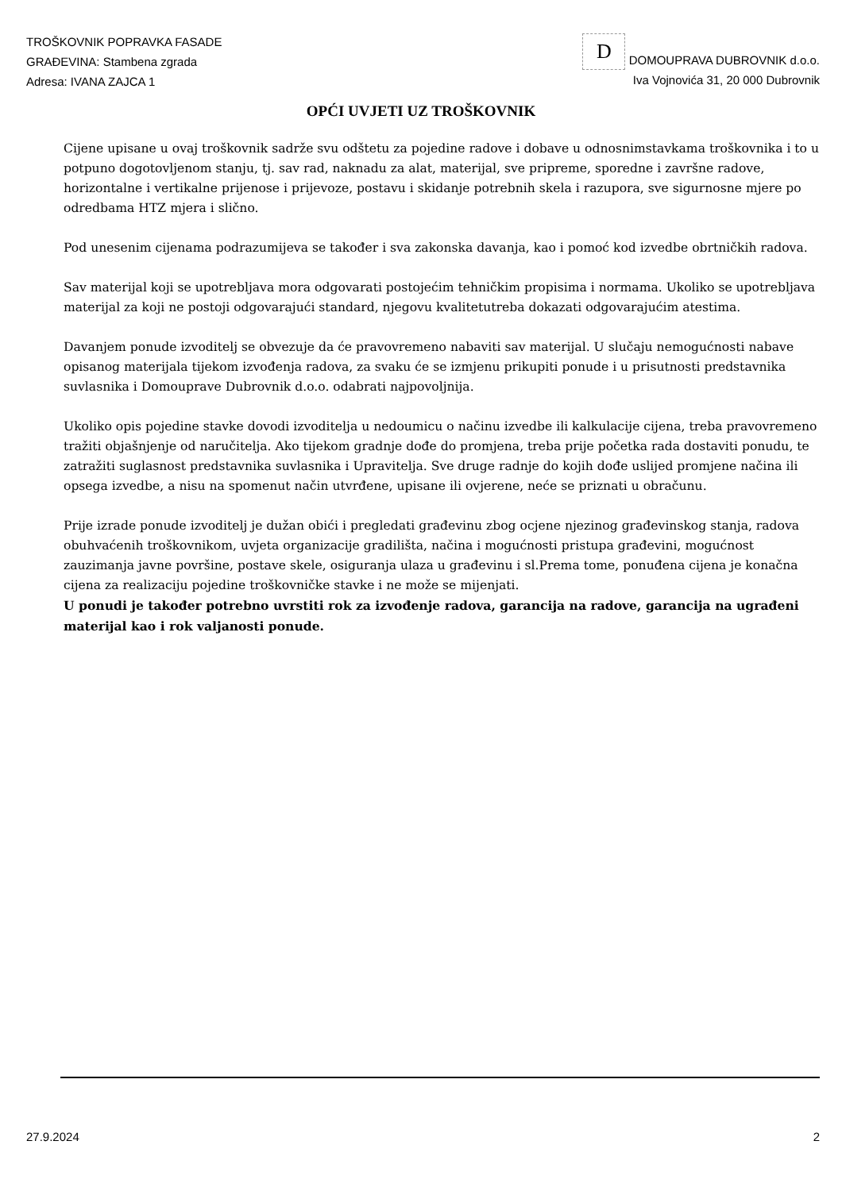TROŠKOVNIK POPRAVKA FASADE
GRAĐEVINA: Stambena zgrada
Adresa: IVANA ZAJCA 1
D DOMOUPRAVA DUBROVNIK d.o.o.
Iva Vojnovića 31, 20 000 Dubrovnik
OPĆI UVJETI UZ TROŠKOVNIK
Cijene upisane u ovaj troškovnik sadrže svu odštetu za pojedine radove i dobave u odnosnimstavkama troškovnika i to u potpuno dogotovljenom stanju, tj. sav rad, naknadu za alat, materijal, sve pripreme, sporedne i završne radove, horizontalne i vertikalne prijenose i prijevoze, postavu i skidanje potrebnih skela i razupora, sve sigurnosne mjere po odredbama HTZ mjera i slično.
Pod unesenim cijenama podrazumijeva se također i sva zakonska davanja, kao i pomoć kod izvedbe obrtničkih radova.
Sav materijal koji se upotrebljava mora odgovarati postojećim tehničkim propisima i normama. Ukoliko se upotrebljava materijal za koji ne postoji odgovarajući standard, njegovu kvalitetutreba dokazati odgovarajućim atestima.
Davanjem ponude izvoditelj se obvezuje da će pravovremeno nabaviti sav materijal. U slučaju nemogućnosti nabave opisanog materijala tijekom izvođenja radova, za svaku će se izmjenu prikupiti ponude i u prisutnosti predstavnika suvlasnika i Domouprave Dubrovnik d.o.o. odabrati najpovoljnija.
Ukoliko opis pojedine stavke dovodi izvoditelja u nedoumicu o načinu izvedbe ili kalkulacije cijena, treba pravovremeno tražiti objašnjenje od naručitelja. Ako tijekom gradnje dođe do promjena, treba prije početka rada dostaviti ponudu, te zatražiti suglasnost predstavnika suvlasnika i Upravitelja. Sve druge radnje do kojih dođe uslijed promjene načina ili opsega izvedbe, a nisu na spomenut način utvrđene, upisane ili ovjerene, neće se priznati u obračunu.
Prije izrade ponude izvoditelj je dužan obići i pregledati građevinu zbog ocjene njezinog građevinskog stanja, radova obuhvaćenih troškovnikom, uvjeta organizacije gradilišta, načina i mogućnosti pristupa građevini, mogućnost zauzimanja javne površine, postave skele, osiguranja ulaza u građevinu i sl.Prema tome, ponuđena cijena je konačna cijena za realizaciju pojedine troškovničke stavke i ne može se mijenjati.
U ponudi je također potrebno uvrstiti rok za izvođenje radova, garancija na radove, garancija na ugrađeni materijal kao i rok valjanosti ponude.
27.9.2024 2